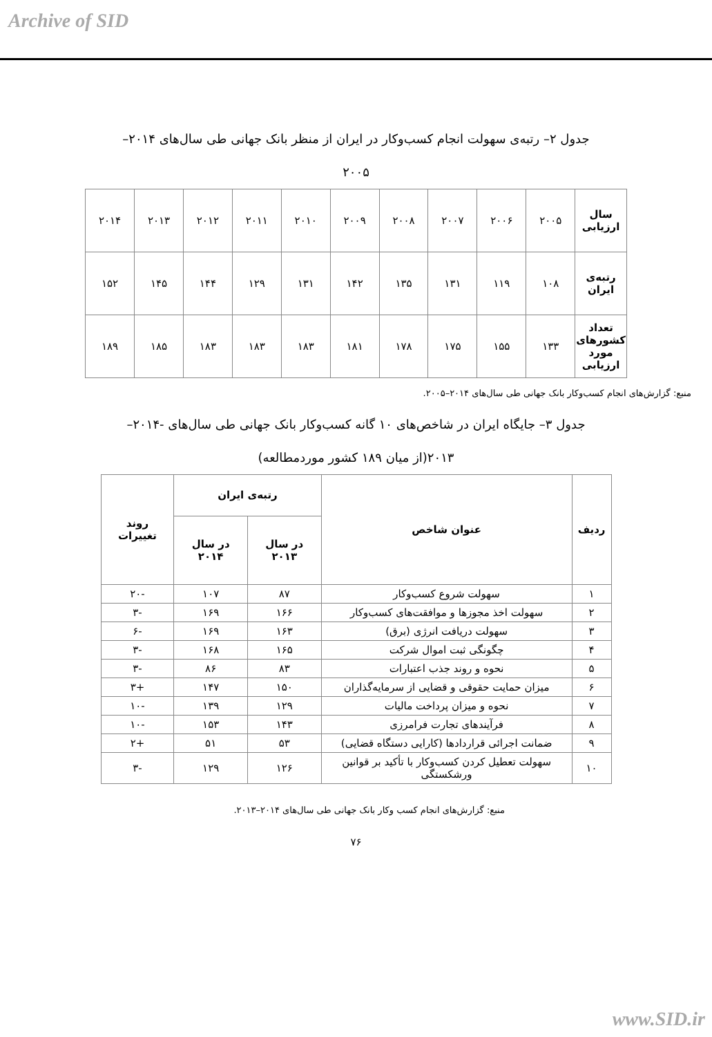Archive of SID
جدول ۲– رتبه‌ی سهولت انجام کسب‌وکار در ایران از منظر بانک جهانی طی سال‌های ۲۰۱۴– ۲۰۰۵
| سال ارزیابی | ۲۰۰۵ | ۲۰۰۶ | ۲۰۰۷ | ۲۰۰۸ | ۲۰۰۹ | ۲۰۱۰ | ۲۰۱۱ | ۲۰۱۲ | ۲۰۱۳ | ۲۰۱۴ |
| رتبه‌ی ایران | ۱۰۸ | ۱۱۹ | ۱۳۱ | ۱۳۵ | ۱۴۲ | ۱۳۱ | ۱۲۹ | ۱۴۴ | ۱۴۵ | ۱۵۲ |
| تعداد کشورهای مورد ارزیابی | ۱۳۳ | ۱۵۵ | ۱۷۵ | ۱۷۸ | ۱۸۱ | ۱۸۳ | ۱۸۳ | ۱۸۳ | ۱۸۵ | ۱۸۹ |
منبع: گزارش‌های انجام کسب‌وکار بانک جهانی طی سال‌های ۲۰۱۴–۲۰۰۵.
جدول ۳– جایگاه ایران در شاخص‌های ۱۰ گانه کسب‌وکار بانک جهانی طی سال‌های -۲۰۱۴– ۲۰۱۳(از میان ۱۸۹ کشور موردمطالعه)
| ردیف | عنوان شاخص | رتبه‌ی ایران | | روند تغییرات |
| --- | --- | --- | --- | --- |
| | | در سال ۲۰۱۳ | در سال ۲۰۱۴ | |
| ۱ | سهولت شروع کسب‌وکار | ۸۷ | ۱۰۷ | -۲۰ |
| ۲ | سهولت اخذ مجوزها و موافقت‌های کسب‌وکار | ۱۶۶ | ۱۶۹ | -۳ |
| ۳ | سهولت دریافت انرژی (برق) | ۱۶۳ | ۱۶۹ | -۶ |
| ۴ | چگونگی ثبت اموال شرکت | ۱۶۵ | ۱۶۸ | -۳ |
| ۵ | نحوه و روند جذب اعتبارات | ۸۳ | ۸۶ | -۳ |
| ۶ | میزان حمایت حقوقی و قضایی از سرمایه‌گذاران | ۱۵۰ | ۱۴۷ | +۳ |
| ۷ | نحوه و میزان پرداخت مالیات | ۱۲۹ | ۱۳۹ | -۱۰ |
| ۸ | فرآیندهای تجارت فرامرزی | ۱۴۳ | ۱۵۳ | -۱۰ |
| ۹ | ضمانت اجرائی قراردادها (کارایی دستگاه قضایی) | ۵۳ | ۵۱ | +۲ |
| ۱۰ | سهولت تعطیل کردن کسب‌وکار با تأکید بر قوانین ورشکستگی | ۱۲۶ | ۱۲۹ | -۳ |
منبع: گزارش‌های انجام کسب وکار بانک جهانی طی سال‌های ۲۰۱۴–۲۰۱۳.
۷۶
www.SID.ir